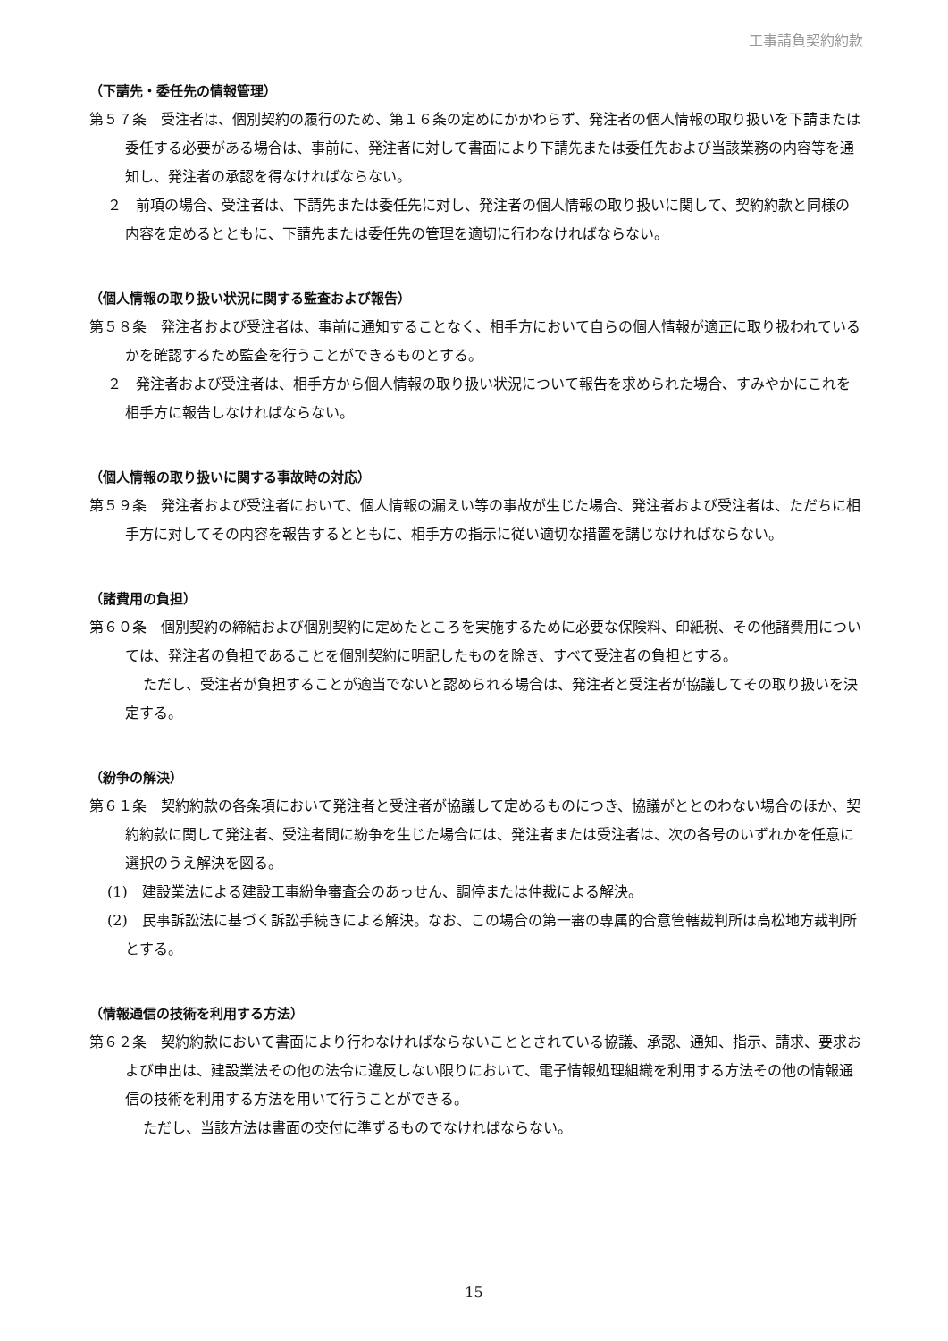工事請負契約約款
（下請先・委任先の情報管理）
第５７条　受注者は、個別契約の履行のため、第１６条の定めにかかわらず、発注者の個人情報の取り扱いを下請または委任する必要がある場合は、事前に、発注者に対して書面により下請先または委任先および当該業務の内容等を通知し、発注者の承認を得なければならない。
２　前項の場合、受注者は、下請先または委任先に対し、発注者の個人情報の取り扱いに関して、契約約款と同様の内容を定めるとともに、下請先または委任先の管理を適切に行わなければならない。
（個人情報の取り扱い状況に関する監査および報告）
第５８条　発注者および受注者は、事前に通知することなく、相手方において自らの個人情報が適正に取り扱われているかを確認するため監査を行うことができるものとする。
２　発注者および受注者は、相手方から個人情報の取り扱い状況について報告を求められた場合、すみやかにこれを相手方に報告しなければならない。
（個人情報の取り扱いに関する事故時の対応）
第５９条　発注者および受注者において、個人情報の漏えい等の事故が生じた場合、発注者および受注者は、ただちに相手方に対してその内容を報告するとともに、相手方の指示に従い適切な措置を講じなければならない。
（諸費用の負担）
第６０条　個別契約の締結および個別契約に定めたところを実施するために必要な保険料、印紙税、その他諸費用については、発注者の負担であることを個別契約に明記したものを除き、すべて受注者の負担とする。
ただし、受注者が負担することが適当でないと認められる場合は、発注者と受注者が協議してその取り扱いを決定する。
（紛争の解決）
第６１条　契約約款の各条項において発注者と受注者が協議して定めるものにつき、協議がととのわない場合のほか、契約約款に関して発注者、受注者間に紛争を生じた場合には、発注者または受注者は、次の各号のいずれかを任意に選択のうえ解決を図る。
(1)　建設業法による建設工事紛争審査会のあっせん、調停または仲裁による解決。
(2)　民事訴訟法に基づく訴訟手続きによる解決。なお、この場合の第一審の専属的合意管轄裁判所は高松地方裁判所とする。
（情報通信の技術を利用する方法）
第６２条　契約約款において書面により行わなければならないこととされている協議、承認、通知、指示、請求、要求および申出は、建設業法その他の法令に違反しない限りにおいて、電子情報処理組織を利用する方法その他の情報通信の技術を利用する方法を用いて行うことができる。
ただし、当該方法は書面の交付に準ずるものでなければならない。
15